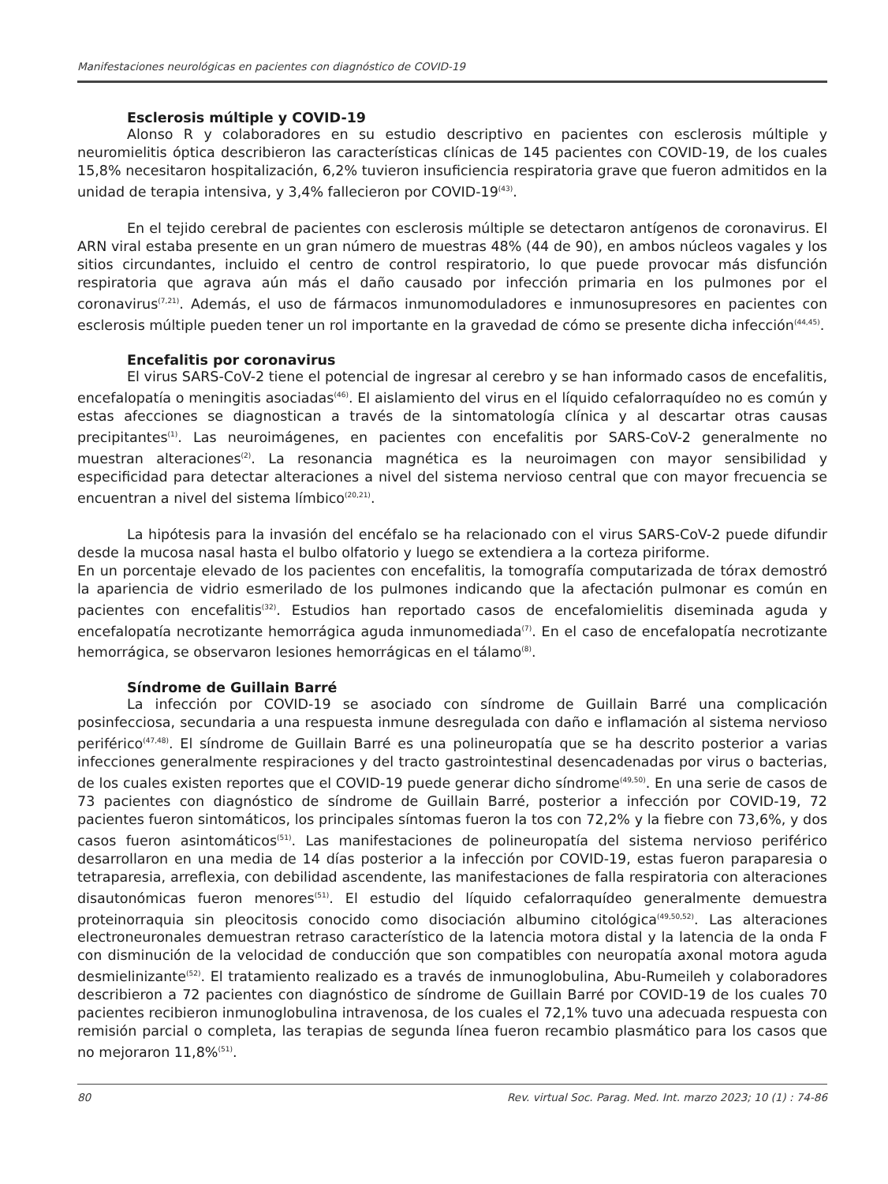Manifestaciones neurológicas en pacientes con diagnóstico de COVID-19
Esclerosis múltiple y COVID-19
Alonso R y colaboradores en su estudio descriptivo en pacientes con esclerosis múltiple y neuromielitis óptica describieron las características clínicas de 145 pacientes con COVID-19, de los cuales 15,8% necesitaron hospitalización, 6,2% tuvieron insuficiencia respiratoria grave que fueron admitidos en la unidad de terapia intensiva, y 3,4% fallecieron por COVID-19<sup>(43)</sup>.
En el tejido cerebral de pacientes con esclerosis múltiple se detectaron antígenos de coronavirus. El ARN viral estaba presente en un gran número de muestras 48% (44 de 90), en ambos núcleos vagales y los sitios circundantes, incluido el centro de control respiratorio, lo que puede provocar más disfunción respiratoria que agrava aún más el daño causado por infección primaria en los pulmones por el coronavirus<sup>(7,21)</sup>. Además, el uso de fármacos inmunomoduladores e inmunosupresores en pacientes con esclerosis múltiple pueden tener un rol importante en la gravedad de cómo se presente dicha infección<sup>(44,45)</sup>.
Encefalitis por coronavirus
El virus SARS-CoV-2 tiene el potencial de ingresar al cerebro y se han informado casos de encefalitis, encefalopatía o meningitis asociadas<sup>(46)</sup>. El aislamiento del virus en el líquido cefalorraquídeo no es común y estas afecciones se diagnostican a través de la sintomatología clínica y al descartar otras causas precipitantes<sup>(1)</sup>. Las neuroimágenes, en pacientes con encefalitis por SARS-CoV-2 generalmente no muestran alteraciones<sup>(2)</sup>. La resonancia magnética es la neuroimagen con mayor sensibilidad y especificidad para detectar alteraciones a nivel del sistema nervioso central que con mayor frecuencia se encuentran a nivel del sistema límbico<sup>(20,21)</sup>.
La hipótesis para la invasión del encéfalo se ha relacionado con el virus SARS-CoV-2 puede difundir desde la mucosa nasal hasta el bulbo olfatorio y luego se extendiera a la corteza piriforme.
En un porcentaje elevado de los pacientes con encefalitis, la tomografía computarizada de tórax demostró la apariencia de vidrio esmerilado de los pulmones indicando que la afectación pulmonar es común en pacientes con encefalitis<sup>(32)</sup>. Estudios han reportado casos de encefalomielitis diseminada aguda y encefalopatía necrotizante hemorrágica aguda inmunomediada<sup>(7)</sup>. En el caso de encefalopatía necrotizante hemorrágica, se observaron lesiones hemorrágicas en el tálamo<sup>(8)</sup>.
Síndrome de Guillain Barré
La infección por COVID-19 se asociado con síndrome de Guillain Barré una complicación posinfecciosa, secundaria a una respuesta inmune desregulada con daño e inflamación al sistema nervioso periférico<sup>(47,48)</sup>. El síndrome de Guillain Barré es una polineuropatía que se ha descrito posterior a varias infecciones generalmente respiraciones y del tracto gastrointestinal desencadenadas por virus o bacterias, de los cuales existen reportes que el COVID-19 puede generar dicho síndrome<sup>(49,50)</sup>. En una serie de casos de 73 pacientes con diagnóstico de síndrome de Guillain Barré, posterior a infección por COVID-19, 72 pacientes fueron sintomáticos, los principales síntomas fueron la tos con 72,2% y la fiebre con 73,6%, y dos casos fueron asintomáticos<sup>(51)</sup>. Las manifestaciones de polineuropatía del sistema nervioso periférico desarrollaron en una media de 14 días posterior a la infección por COVID-19, estas fueron paraparesia o tetraparesia, arreflexia, con debilidad ascendente, las manifestaciones de falla respiratoria con alteraciones disautonómicas fueron menores<sup>(51)</sup>. El estudio del líquido cefalorraquídeo generalmente demuestra proteinorraquia sin pleocitosis conocido como disociación albumino citológica<sup>(49,50,52)</sup>. Las alteraciones electroneuronales demuestran retraso característico de la latencia motora distal y la latencia de la onda F con disminución de la velocidad de conducción que son compatibles con neuropatía axonal motora aguda desmielinizante<sup>(52)</sup>. El tratamiento realizado es a través de inmunoglobulina, Abu-Rumeileh y colaboradores describieron a 72 pacientes con diagnóstico de síndrome de Guillain Barré por COVID-19 de los cuales 70 pacientes recibieron inmunoglobulina intravenosa, de los cuales el 72,1% tuvo una adecuada respuesta con remisión parcial o completa, las terapias de segunda línea fueron recambio plasmático para los casos que no mejoraron 11,8%<sup>(51)</sup>.
80 Rev. virtual Soc. Parag. Med. Int. marzo 2023; 10 (1) : 74-86